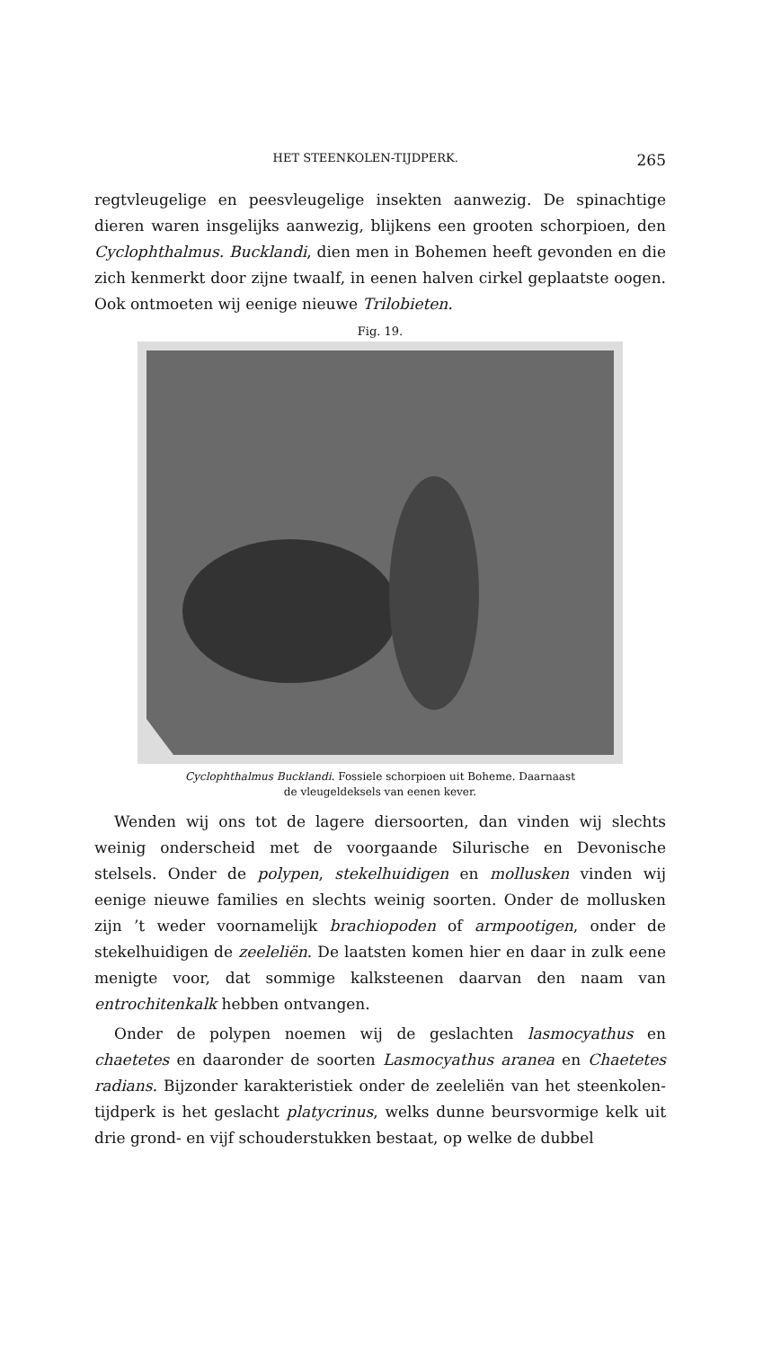HET STEENKOLEN-TIJDPERK. 265
regtvleugelige en peesvleugelige insekten aanwezig. De spinachtige dieren waren insgelijks aanwezig, blijkens een grooten schorpioen, den Cycloph­thalmus. Bucklandi, dien men in Bohemen heeft gevonden en die zich kenmerkt door zijne twaalf, in eenen halven cirkel geplaatste oogen. Ook ontmoeten wij eenige nieuwe Trilobieten.
Fig. 19.
Cyclophthalmus Bucklandi. Fossiele schorpioen uit Boheme. Daarnaast
de vleugeldeksels van eenen kever.
Wenden wij ons tot de lagere diersoorten, dan vinden wij slechts weinig onderscheid met de voorgaande Silurische en Devonische stelsels. Onder de polypen, stekelhuidigen en mollusken vinden wij eenige nieuwe families en slechts weinig soorten. Onder de mollusken zijn ’t weder voornamelijk brachiopoden of armpootigen, onder de stekelhui­digen de zeeleliën. De laatsten komen hier en daar in zulk eene menigte voor, dat sommige kalksteenen daarvan den naam van entrochitenkalk hebben ontvangen.
Onder de polypen noemen wij de geslachten lasmocyathus en chaetetes en daaronder de soorten Lasmocyathus aranea en Chaetetes radians. Bijzonder karakteristiek onder de zeeleliën van het steenkolen-tijd­perk is het geslacht platycrinus, welks dunne beursvormige kelk uit drie grond- en vijf schouderstukken bestaat, op welke de dubbel